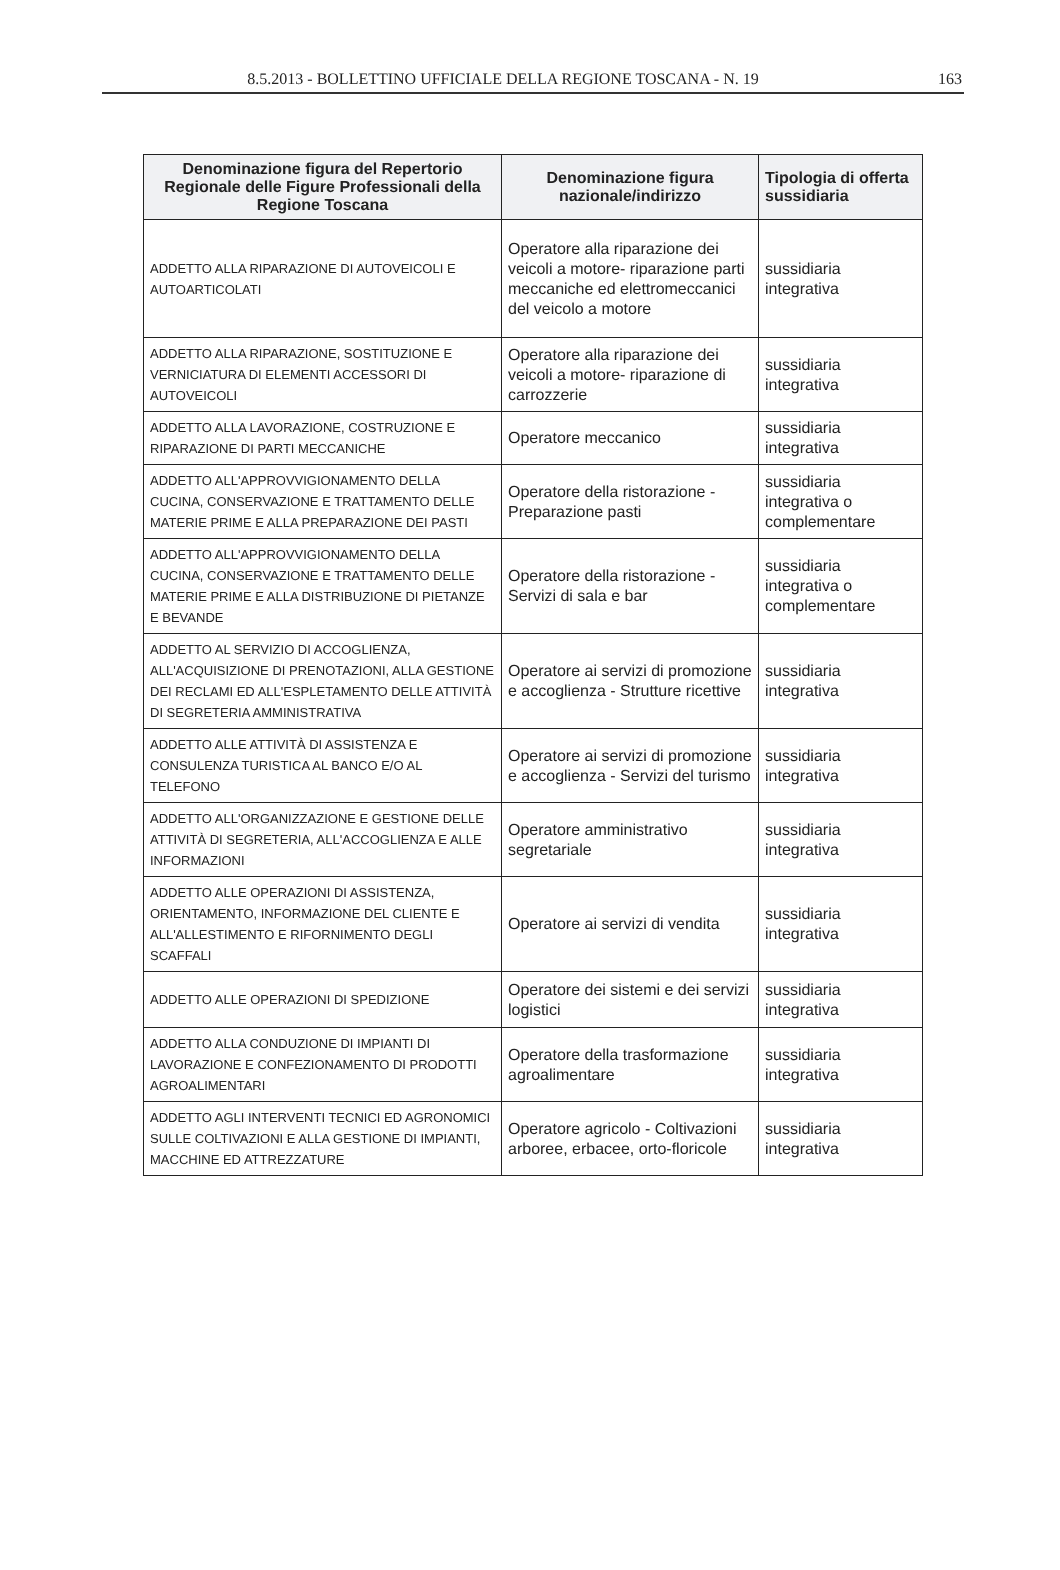8.5.2013 - BOLLETTINO UFFICIALE DELLA REGIONE TOSCANA - N. 19
163
| Denominazione figura del Repertorio Regionale delle Figure Professionali della Regione Toscana | Denominazione figura nazionale/indirizzo | Tipologia di offerta sussidiaria |
| --- | --- | --- |
| ADDETTO ALLA RIPARAZIONE DI AUTOVEICOLI E AUTOARTICOLATI | Operatore alla riparazione dei veicoli a motore- riparazione parti meccaniche ed elettromeccanici del veicolo a motore | sussidiaria integrativa |
| ADDETTO ALLA RIPARAZIONE, SOSTITUZIONE E VERNICIATURA DI ELEMENTI ACCESSORI DI AUTOVEICOLI | Operatore alla riparazione dei veicoli a motore- riparazione di carrozzerie | sussidiaria integrativa |
| ADDETTO ALLA LAVORAZIONE, COSTRUZIONE E RIPARAZIONE DI PARTI MECCANICHE | Operatore meccanico | sussidiaria integrativa |
| ADDETTO ALL'APPROVVIGIONAMENTO DELLA CUCINA, CONSERVAZIONE E TRATTAMENTO DELLE MATERIE PRIME E ALLA PREPARAZIONE DEI PASTI | Operatore della ristorazione - Preparazione pasti | sussidiaria integrativa o complementare |
| ADDETTO ALL'APPROVVIGIONAMENTO DELLA CUCINA, CONSERVAZIONE E TRATTAMENTO DELLE MATERIE PRIME E ALLA DISTRIBUZIONE DI PIETANZE E BEVANDE | Operatore della ristorazione - Servizi di sala e bar | sussidiaria integrativa o complementare |
| ADDETTO AL SERVIZIO DI ACCOGLIENZA, ALL'ACQUISIZIONE DI PRENOTAZIONI, ALLA GESTIONE DEI RECLAMI ED ALL'ESPLETAMENTO DELLE ATTIVITÀ DI SEGRETERIA AMMINISTRATIVA | Operatore ai servizi di promozione e accoglienza - Strutture ricettive | sussidiaria integrativa |
| ADDETTO ALLE ATTIVITÀ DI ASSISTENZA E CONSULENZA TURISTICA AL BANCO E/O AL TELEFONO | Operatore ai servizi di promozione e accoglienza - Servizi del turismo | sussidiaria integrativa |
| ADDETTO ALL'ORGANIZZAZIONE E GESTIONE DELLE ATTIVITÀ DI SEGRETERIA, ALL'ACCOGLIENZA E ALLE INFORMAZIONI | Operatore amministrativo segretariale | sussidiaria integrativa |
| ADDETTO ALLE OPERAZIONI DI ASSISTENZA, ORIENTAMENTO, INFORMAZIONE DEL CLIENTE E ALL'ALLESTIMENTO E RIFORNIMENTO DEGLI SCAFFALI | Operatore ai servizi di vendita | sussidiaria integrativa |
| ADDETTO ALLE OPERAZIONI DI SPEDIZIONE | Operatore dei sistemi e dei servizi logistici | sussidiaria integrativa |
| ADDETTO ALLA CONDUZIONE DI IMPIANTI DI LAVORAZIONE E CONFEZIONAMENTO DI PRODOTTI AGROALIMENTARI | Operatore della trasformazione agroalimentare | sussidiaria integrativa |
| ADDETTO AGLI INTERVENTI TECNICI ED AGRONOMICI SULLE COLTIVAZIONI E ALLA GESTIONE DI IMPIANTI, MACCHINE ED ATTREZZATURE | Operatore agricolo - Coltivazioni arboree, erbacee, orto-floricole | sussidiaria integrativa |